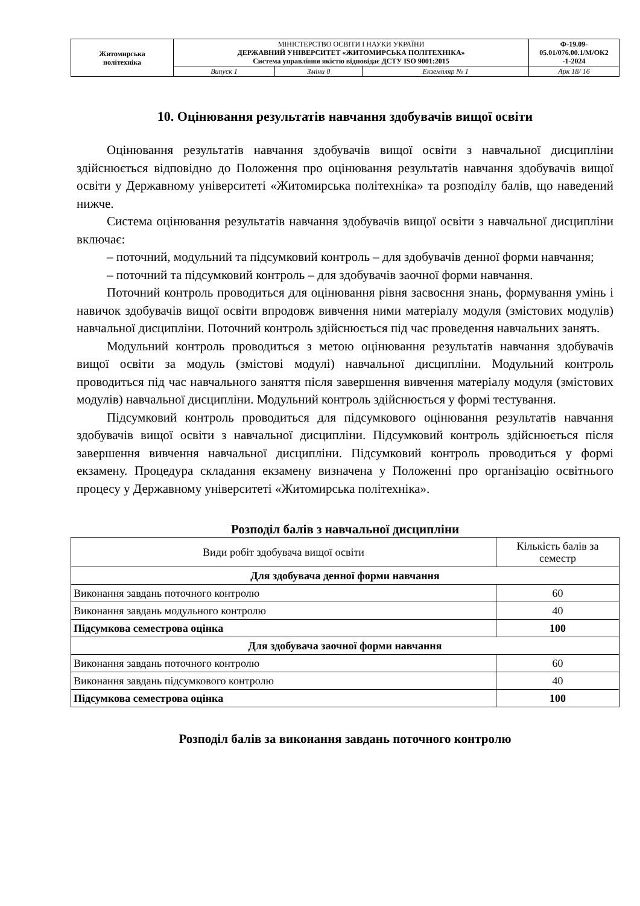| Житомирська політехніка | МІНІСТЕРСТВО ОСВІТИ І НАУКИ УКРАЇНИ ДЕРЖАВНИЙ УНІВЕРСИТЕТ «ЖИТОМИРСЬКА ПОЛІТЕХНІКА» Система управління якістю відповідає ДСТУ ISO 9001:2015 | | | Ф-19.09- 05.01/076.00.1/М/ОК2 -1-2024 |
| | Випуск 1 | Зміни 0 | Екземпляр № 1 | Арк 18/ 16 |
10. Оцінювання результатів навчання здобувачів вищої освіти
Оцінювання результатів навчання здобувачів вищої освіти з навчальної дисципліни здійснюється відповідно до Положення про оцінювання результатів навчання здобувачів вищої освіти у Державному університеті «Житомирська політехніка» та розподілу балів, що наведений нижче.
Система оцінювання результатів навчання здобувачів вищої освіти з навчальної дисципліни включає:
– поточний, модульний та підсумковий контроль – для здобувачів денної форми навчання;
– поточний та підсумковий контроль – для здобувачів заочної форми навчання.
Поточний контроль проводиться для оцінювання рівня засвоєння знань, формування умінь і навичок здобувачів вищої освіти впродовж вивчення ними матеріалу модуля (змістових модулів) навчальної дисципліни. Поточний контроль здійснюється під час проведення навчальних занять.
Модульний контроль проводиться з метою оцінювання результатів навчання здобувачів вищої освіти за модуль (змістові модулі) навчальної дисципліни. Модульний контроль проводиться під час навчального заняття після завершення вивчення матеріалу модуля (змістових модулів) навчальної дисципліни. Модульний контроль здійснюється у формі тестування.
Підсумковий контроль проводиться для підсумкового оцінювання результатів навчання здобувачів вищої освіти з навчальної дисципліни. Підсумковий контроль здійснюється після завершення вивчення навчальної дисципліни. Підсумковий контроль проводиться у формі екзамену. Процедура складання екзамену визначена у Положенні про організацію освітнього процесу у Державному університеті «Житомирська політехніка».
Розподіл балів з навчальної дисципліни
| Види робіт здобувача вищої освіти | Кількість балів за семестр |
| Для здобувача денної форми навчання | |
| Виконання завдань поточного контролю | 60 |
| Виконання завдань модульного контролю | 40 |
| Підсумкова семестрова оцінка | 100 |
| Для здобувача заочної форми навчання | |
| Виконання завдань поточного контролю | 60 |
| Виконання завдань підсумкового контролю | 40 |
| Підсумкова семестрова оцінка | 100 |
Розподіл балів за виконання завдань поточного контролю